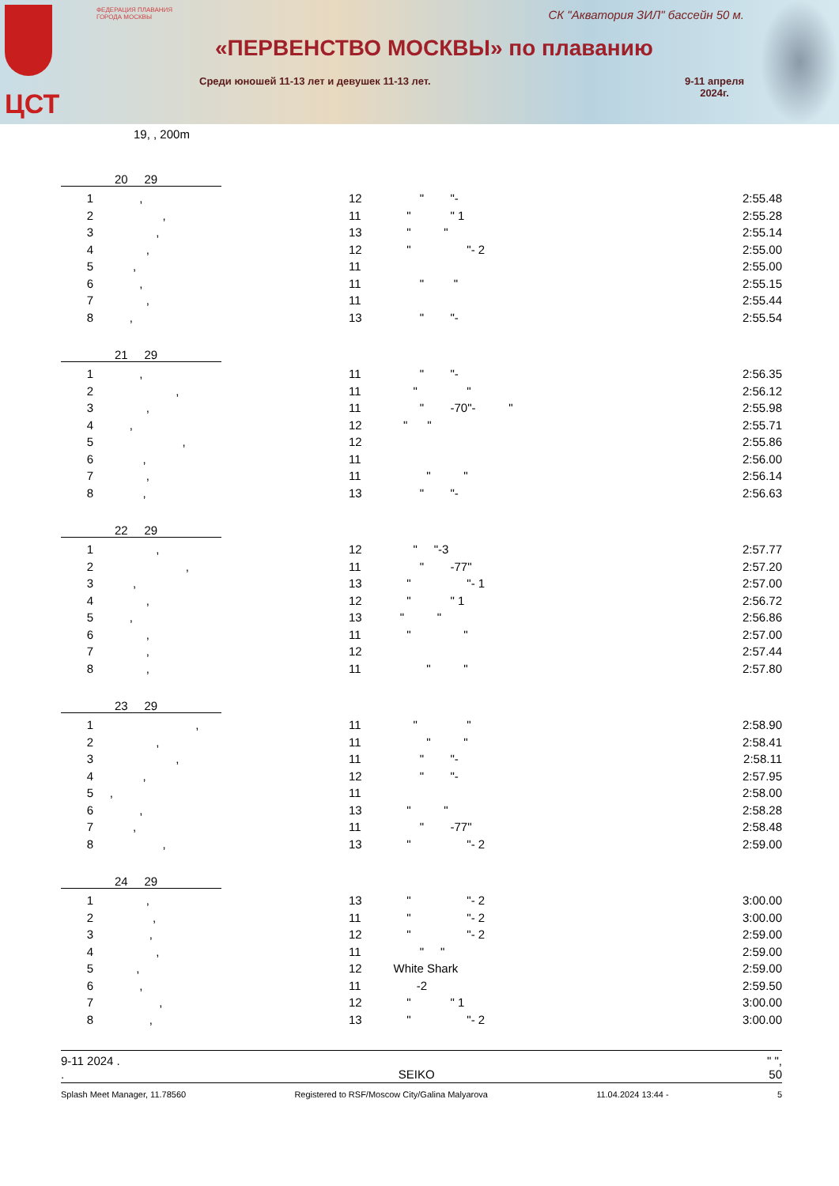ЦСТ
ФЕДЕРАЦИЯ ПЛАВАНИЯ ГОРОДА МОСКВЫ
СК "Акватория ЗИЛ" бассейн 50 м.
«ПЕРВЕНСТВО МОСКВЫ» по плаванию
Среди юношей 11-13 лет и девушек 11-13 лет.
9-11 апреля
2024г.
19, , 200m
20 29
| 1 | , | 12 | " "- | 2:55.48 |
| 2 | , | 11 | " " 1 | 2:55.28 |
| 3 | , | 13 | " " | 2:55.14 |
| 4 | , | 12 | " "- 2 | 2:55.00 |
| 5 | , | 11 | | 2:55.00 |
| 6 | , | 11 | " " | 2:55.15 |
| 7 | , | 11 | | 2:55.44 |
| 8 | , | 13 | " "- | 2:55.54 |
21 29
| 1 | , | 11 | " "- | 2:56.35 |
| 2 | , | 11 | " " | 2:56.12 |
| 3 | , | 11 | " -70"- " | 2:55.98 |
| 4 | , | 12 | " " | 2:55.71 |
| 5 | , | 12 | | 2:55.86 |
| 6 | , | 11 | | 2:56.00 |
| 7 | , | 11 | " " | 2:56.14 |
| 8 | , | 13 | " "- | 2:56.63 |
22 29
| 1 | , | 12 | " "-3 | 2:57.77 |
| 2 | , | 11 | " -77" | 2:57.20 |
| 3 | , | 13 | " "- 1 | 2:57.00 |
| 4 | , | 12 | " " 1 | 2:56.72 |
| 5 | , | 13 | " " | 2:56.86 |
| 6 | , | 11 | " " | 2:57.00 |
| 7 | , | 12 | | 2:57.44 |
| 8 | , | 11 | " " | 2:57.80 |
23 29
| 1 | , | 11 | " " | 2:58.90 |
| 2 | , | 11 | " " | 2:58.41 |
| 3 | , | 11 | " "- | 2:58.11 |
| 4 | , | 12 | " "- | 2:57.95 |
| 5 | , | 11 | | 2:58.00 |
| 6 | , | 13 | " " | 2:58.28 |
| 7 | , | 11 | " -77" | 2:58.48 |
| 8 | , | 13 | " "- 2 | 2:59.00 |
24 29
| 1 | , | 13 | " "- 2 | 3:00.00 |
| 2 | , | 11 | " "- 2 | 3:00.00 |
| 3 | , | 12 | " "- 2 | 2:59.00 |
| 4 | , | 11 | " " | 2:59.00 |
| 5 | , | 12 | White Shark | 2:59.00 |
| 6 | , | 11 | -2 | 2:59.50 |
| 7 | , | 12 | " " 1 | 3:00.00 |
| 8 | , | 13 | " "- 2 | 3:00.00 |
9-11 2024 . " ",
. SEIKO 50
Splash Meet Manager, 11.78560 Registered to RSF/Moscow City/Galina Malyarova 11.04.2024 13:44 - 5